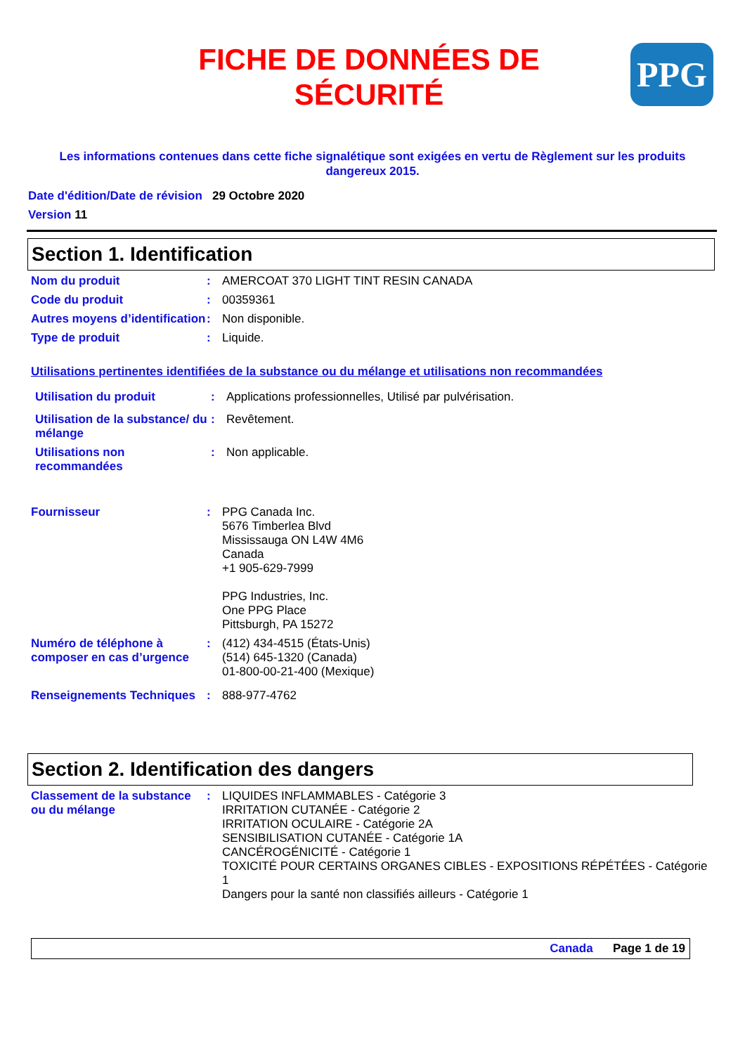FICHE DE DONNÉES DE SÉCURITÉ
PPG
Les informations contenues dans cette fiche signalétique sont exigées en vertu de Règlement sur les produits dangereux 2015.
Date d'édition/Date de révision 29 Octobre 2020
Version 11
Section 1. Identification
Nom du produit : AMERCOAT 370 LIGHT TINT RESIN CANADA
Code du produit : 00359361
Autres moyens d’identification
: Non disponible.
Type de produit : Liquide.
Utilisations pertinentes identifiées de la substance ou du mélange et utilisations non recommandées
Utilisation du produit : Applications professionnelles, Utilisé par pulvérisation.
Utilisation de la substance/ du mélange
: Revêtement.
Utilisations non recommandées
: Non applicable.
Fournisseur : PPG Canada Inc.
5676 Timberlea Blvd
Mississauga ON L4W 4M6
Canada
+1 905-629-7999
PPG Industries, Inc.
One PPG Place
Pittsburgh, PA 15272
Numéro de téléphone à composer en cas d’urgence
: (412) 434-4515 (États-Unis)
(514) 645-1320 (Canada)
01-800-00-21-400 (Mexique)
Renseignements Techniques
: 888-977-4762
Section 2. Identification des dangers
Classement de la substance ou du mélange
: LIQUIDES INFLAMMABLES - Catégorie 3
IRRITATION CUTANÉE - Catégorie 2
IRRITATION OCULAIRE - Catégorie 2A
SENSIBILISATION CUTANÉE - Catégorie 1A
CANCÉROGÉNICITÉ - Catégorie 1
TOXICITÉ POUR CERTAINS ORGANES CIBLES - EXPOSITIONS RÉPÉTÉES - Catégorie 1
Dangers pour la santé non classifiés ailleurs - Catégorie 1
Canada Page 1 de 19